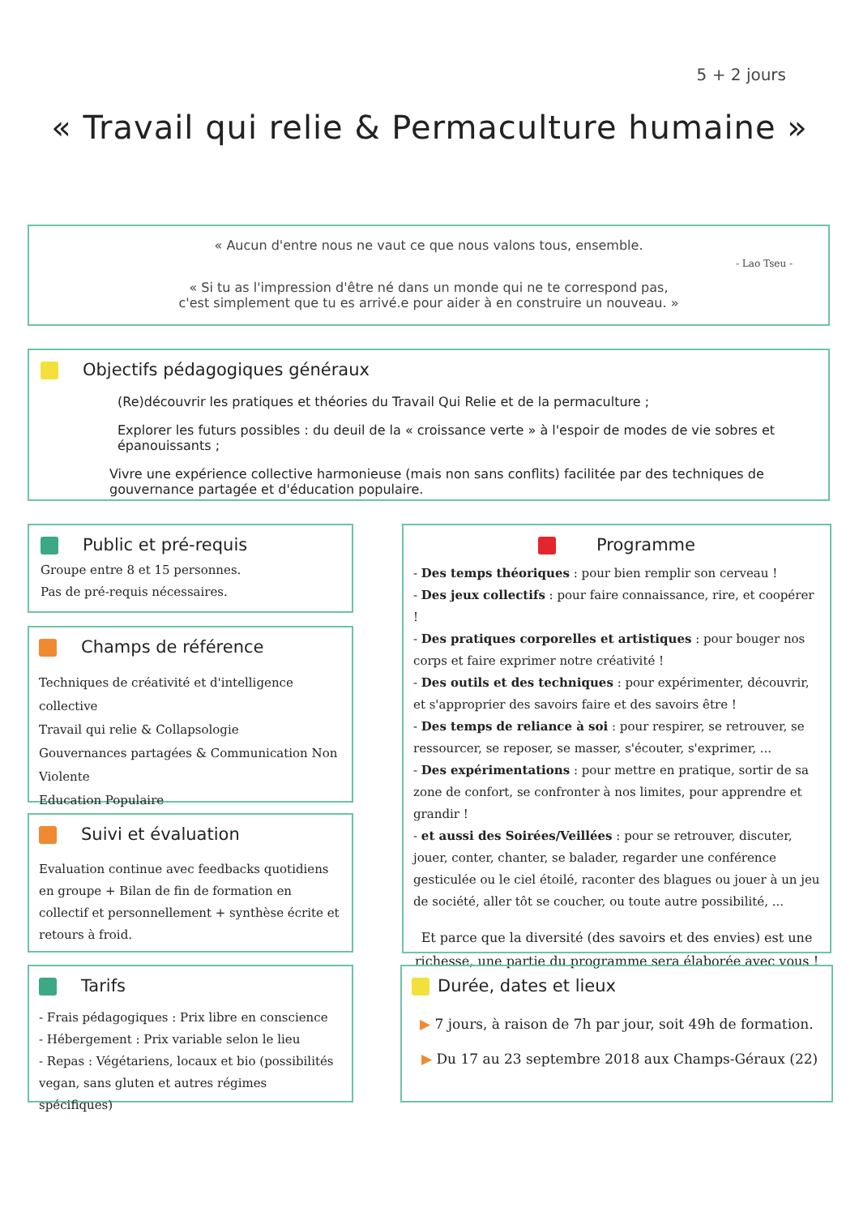5 + 2 jours
« Travail qui relie & Permaculture humaine »
« Aucun d'entre nous ne vaut ce que nous valons tous, ensemble.
- Lao Tseu -
« Si tu as l'impression d'être né dans un monde qui ne te correspond pas,
c'est simplement que tu es arrivé.e pour aider à en construire un nouveau. »
Objectifs pédagogiques généraux
(Re)découvrir les pratiques et théories du Travail Qui Relie et de la permaculture ;
Explorer les futurs possibles : du deuil de la « croissance verte » à l'espoir de modes de vie sobres et épanouissants ;
Vivre une expérience collective harmonieuse (mais non sans conflits) facilitée par des techniques de gouvernance partagée et d'éducation populaire.
Public et pré-requis
Groupe entre 8 et 15 personnes.
Pas de pré-requis nécessaires.
Champs de référence
Techniques de créativité et d'intelligence collective
Travail qui relie & Collapsologie
Gouvernances partagées & Communication Non Violente
Education Populaire
Suivi et évaluation
Evaluation continue avec feedbacks quotidiens en groupe + Bilan de fin de formation en collectif et personnellement + synthèse écrite et retours à froid.
Tarifs
- Frais pédagogiques : Prix libre en conscience
- Hébergement : Prix variable selon le lieu
- Repas : Végétariens, locaux et bio (possibilités vegan, sans gluten et autres régimes spécifiques)
Programme
- Des temps théoriques : pour bien remplir son cerveau !
- Des jeux collectifs : pour faire connaissance, rire, et coopérer !
- Des pratiques corporelles et artistiques : pour bouger nos corps et faire exprimer notre créativité !
- Des outils et des techniques : pour expérimenter, découvrir, et s'approprier des savoirs faire et des savoirs être !
- Des temps de reliance à soi : pour respirer, se retrouver, se ressourcer, se reposer, se masser, s'écouter, s'exprimer, ...
- Des expérimentations : pour mettre en pratique, sortir de sa zone de confort, se confronter à nos limites, pour apprendre et grandir !
- et aussi des Soirées/Veillées : pour se retrouver, discuter, jouer, conter, chanter, se balader, regarder une conférence gesticulée ou le ciel étoilé, raconter des blagues ou jouer à un jeu de société, aller tôt se coucher, ou toute autre possibilité, ...
Et parce que la diversité (des savoirs et des envies) est une richesse, une partie du programme sera élaborée avec vous !
Durée, dates et lieux
▶ 7 jours, à raison de 7h par jour, soit 49h de formation.
▶ Du 17 au 23 septembre 2018 aux Champs-Géraux (22)